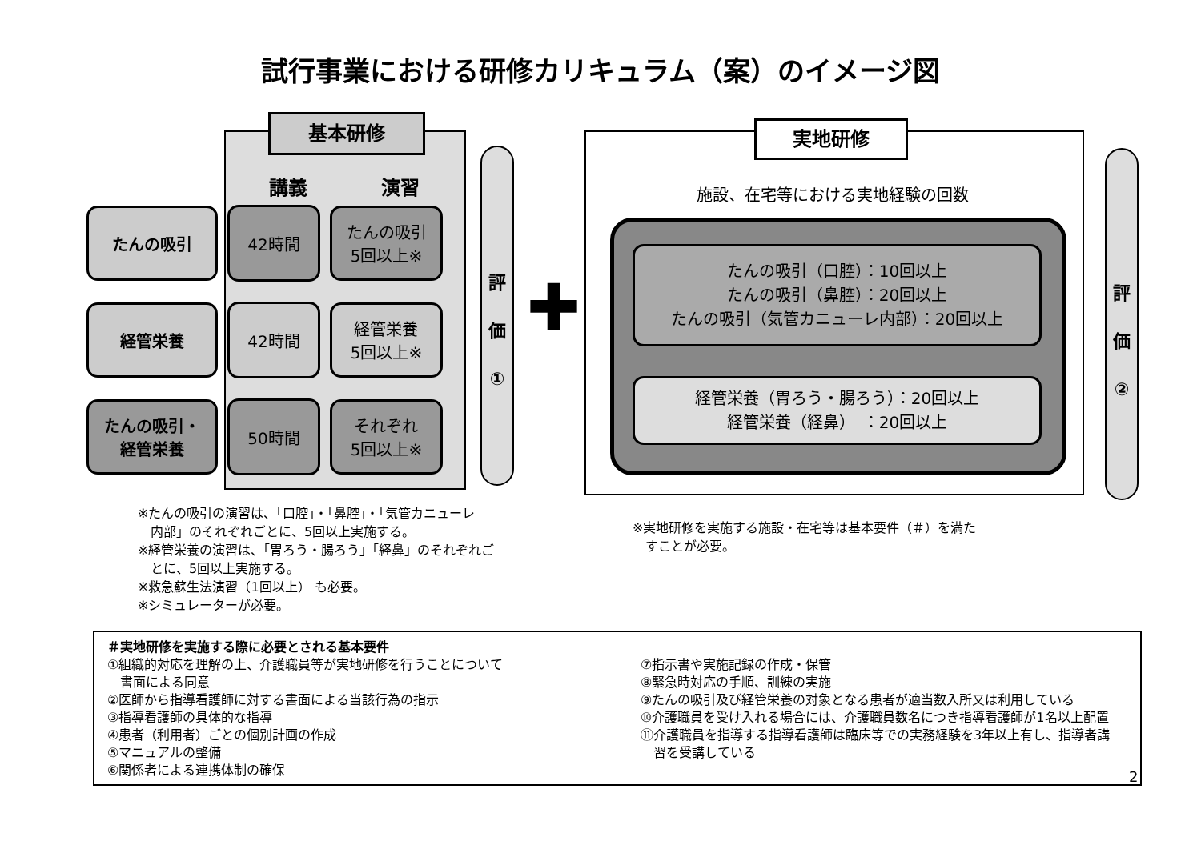試行事業における研修カリキュラム（案）のイメージ図
基本研修
講義 演習
たんの吸引
42時間
たんの吸引
5回以上※
経管栄養
42時間
経管栄養
5回以上※
たんの吸引・
経管栄養
50時間
それぞれ
5回以上※
評
価
①
✚
実地研修
施設、在宅等における実地経験の回数
たんの吸引（口腔）：10回以上
たんの吸引（鼻腔）：20回以上
たんの吸引（気管カニューレ内部）：20回以上
経管栄養（胃ろう・腸ろう）：20回以上
経管栄養（経鼻）　：20回以上
評
価
②
※たんの吸引の演習は、「口腔」・「鼻腔」・「気管カニューレ
　内部」のそれぞれごとに、5回以上実施する。
※経管栄養の演習は、「胃ろう・腸ろう」「経鼻」のそれぞれご
　とに、5回以上実施する。
※救急蘇生法演習（1回以上） も必要。
※シミュレーターが必要。
※実地研修を実施する施設・在宅等は基本要件（＃）を満た
　すことが必要。
＃実地研修を実施する際に必要とされる基本要件
①組織的対応を理解の上、介護職員等が実地研修を行うことについて
　書面による同意
②医師から指導看護師に対する書面による当該行為の指示
③指導看護師の具体的な指導
④患者（利用者）ごとの個別計画の作成
⑤マニュアルの整備
⑥関係者による連携体制の確保
⑦指示書や実施記録の作成・保管
⑧緊急時対応の手順、訓練の実施
⑨たんの吸引及び経管栄養の対象となる患者が適当数入所又は利用している
⑩介護職員を受け入れる場合には、介護職員数名につき指導看護師が1名以上配置
⑪介護職員を指導する指導看護師は臨床等での実務経験を3年以上有し、指導者講
　習を受講している
2